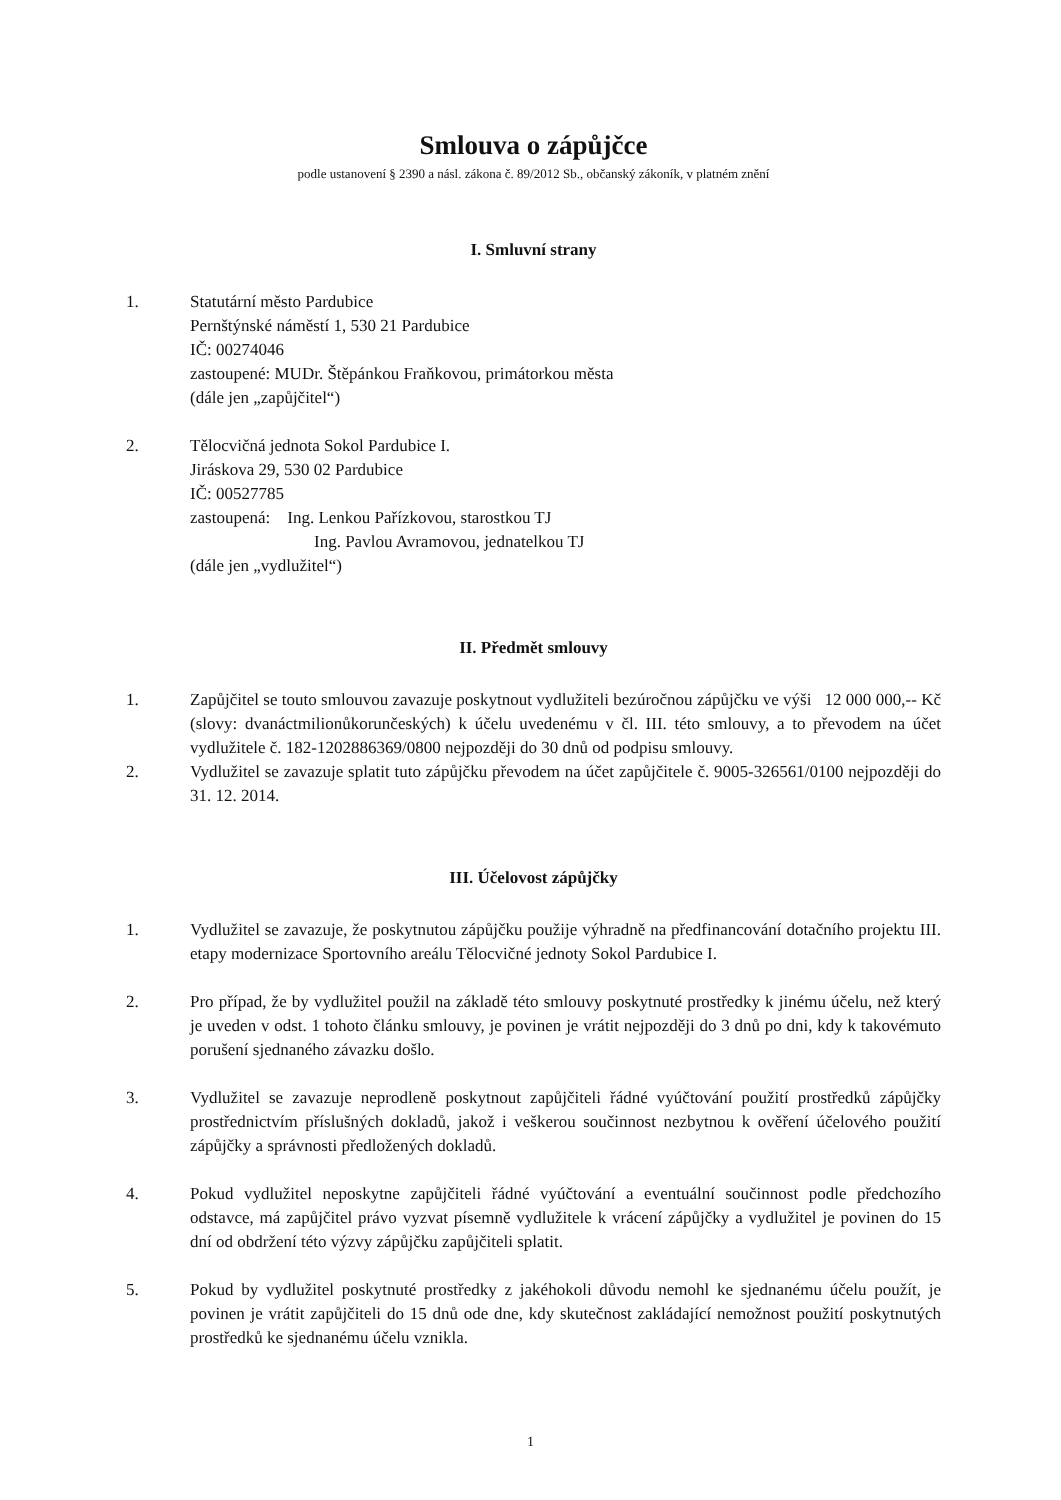Smlouva o zápůjčce
podle ustanovení § 2390 a násl. zákona č. 89/2012 Sb., občanský zákoník, v platném znění
I. Smluvní strany
1. Statutární město Pardubice
Pernštýnské náměstí 1, 530 21 Pardubice
IČ: 00274046
zastoupené: MUDr. Štěpánkou Fraňkovou, primátorkou města
(dále jen „zapůjčitel“)
2. Tělocvičná jednota Sokol Pardubice I.
Jiráskova 29, 530 02 Pardubice
IČ: 00527785
zastoupená: Ing. Lenkou Pařízkovou, starostkou TJ
Ing. Pavlou Avramovou, jednatelkou TJ
(dále jen „vydlužitel“)
II. Předmět smlouvy
1. Zapůjčitel se touto smlouvou zavazuje poskytnout vydlužiteli bezúročnou zápůjčku ve výši 12 000 000,-- Kč (slovy: dvanáctmilionůkorunčeských) k účelu uvedenému v čl. III. této smlouvy, a to převodem na účet vydlužitele č. 182-1202886369/0800 nejpozději do 30 dnů od podpisu smlouvy.
2. Vydlužitel se zavazuje splatit tuto zápůjčku převodem na účet zapůjčitele č. 9005-326561/0100 nejpozději do 31. 12. 2014.
III. Účelovost zápůjčky
1. Vydlužitel se zavazuje, že poskytnutou zápůjčku použije výhradně na předfinancování dotačního projektu III. etapy modernizace Sportovního areálu Tělocvičné jednoty Sokol Pardubice I.
2. Pro případ, že by vydlužitel použil na základě této smlouvy poskytnuté prostředky k jinému účelu, než který je uveden v odst. 1 tohoto článku smlouvy, je povinen je vrátit nejpozději do 3 dnů po dni, kdy k takovémuto porušení sjednaného závazku došlo.
3. Vydlužitel se zavazuje neprodleně poskytnout zapůjčiteli řádné vyúčtování použití prostředků zápůjčky prostřednictvím příslušných dokladů, jakož i veškerou součinnost nezbytnou k ověření účelového použití zápůjčky a správnosti předložených dokladů.
4. Pokud vydlužitel neposkytne zapůjčiteli řádné vyúčtování a eventuální součinnost podle předchozího odstavce, má zapůjčitel právo vyzvat písemně vydlužitele k vrácení zápůjčky a vydlužitel je povinen do 15 dní od obdržení této výzvy zápůjčku zapůjčiteli splatit.
5. Pokud by vydlužitel poskytnuté prostředky z jakéhokoli důvodu nemohl ke sjednanému účelu použít, je povinen je vrátit zapůjčiteli do 15 dnů ode dne, kdy skutečnost zakládající nemožnost použití poskytnutých prostředků ke sjednanému účelu vznikla.
1